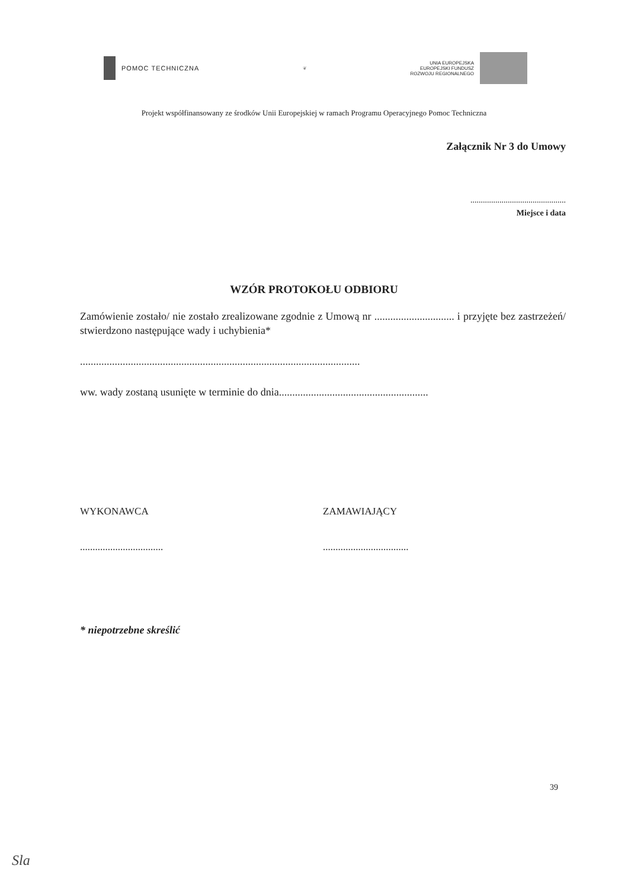POMOC TECHNICZNA
❦
UNIA EUROPEJSKA
EUROPEJSKI FUNDUSZ
ROZWOJU REGIONALNEGO
Projekt współfinansowany ze środków Unii Europejskiej w ramach Programu Operacyjnego Pomoc Techniczna
Załącznik Nr 3 do Umowy
..............................................
Miejsce i data
WZÓR PROTOKOŁU ODBIORU
Zamówienie zostało/ nie zostało zrealizowane zgodnie z Umową nr .............................. i przyjęte bez zastrzeżeń/ stwierdzono następujące wady i uchybienia*
.........................................................................................................
ww. wady zostaną usunięte w terminie do dnia........................................................
WYKONAWCA
.................................
ZAMAWIAJĄCY
..................................
* niepotrzebne skreślić
39
Sla